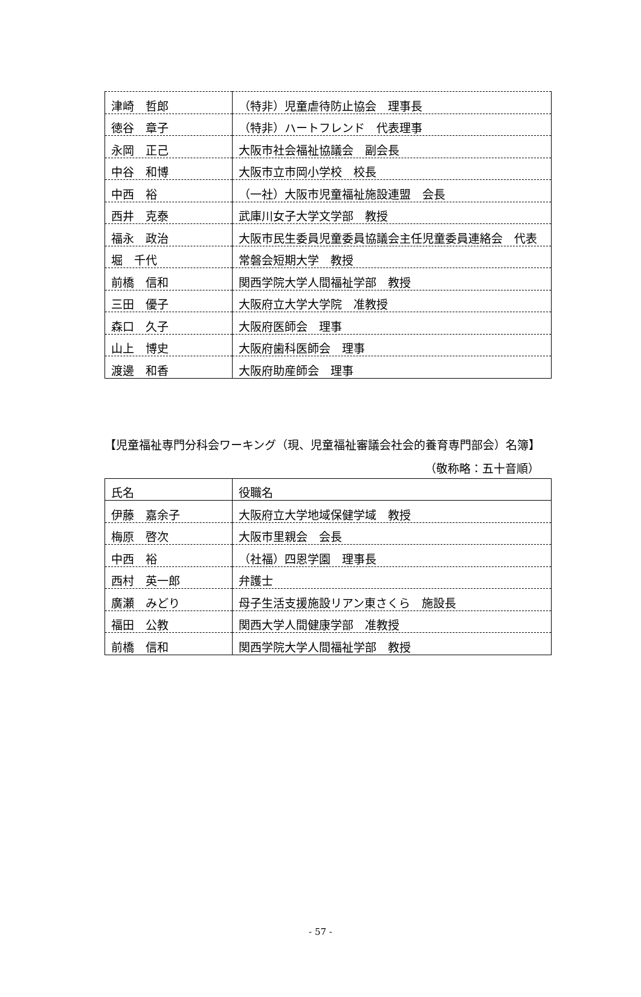| 津崎 哲郎 | （特非）児童虐待防止協会 理事長 |
| 徳谷 章子 | （特非）ハートフレンド 代表理事 |
| 永岡 正己 | 大阪市社会福祉協議会 副会長 |
| 中谷 和博 | 大阪市立市岡小学校 校長 |
| 中西 裕 | （一社）大阪市児童福祉施設連盟 会長 |
| 西井 克泰 | 武庫川女子大学文学部 教授 |
| 福永 政治 | 大阪市民生委員児童委員協議会主任児童委員連絡会 代表 |
| 堀 千代 | 常磐会短期大学 教授 |
| 前橋 信和 | 関西学院大学人間福祉学部 教授 |
| 三田 優子 | 大阪府立大学大学院 准教授 |
| 森口 久子 | 大阪府医師会 理事 |
| 山上 博史 | 大阪府歯科医師会 理事 |
| 渡邊 和香 | 大阪府助産師会 理事 |
【児童福祉専門分科会ワーキング（現、児童福祉審議会社会的養育専門部会）名簿】
（敬称略：五十音順）
| 氏名 | 役職名 |
| 伊藤 嘉余子 | 大阪府立大学地域保健学域 教授 |
| 梅原 啓次 | 大阪市里親会 会長 |
| 中西 裕 | （社福）四恩学園 理事長 |
| 西村 英一郎 | 弁護士 |
| 廣瀬 みどり | 母子生活支援施設リアン東さくら 施設長 |
| 福田 公教 | 関西大学人間健康学部 准教授 |
| 前橋 信和 | 関西学院大学人間福祉学部 教授 |
- 57 -